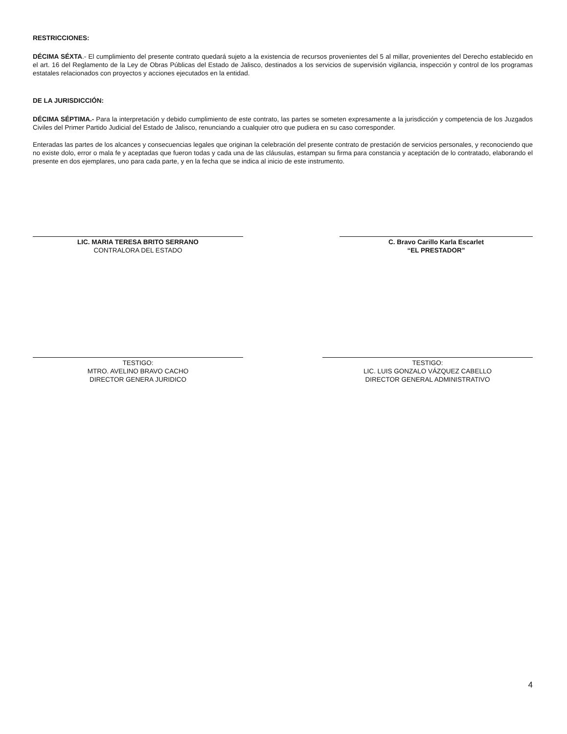RESTRICCIONES:
DÉCIMA SÉXTA.- El cumplimiento del presente contrato quedará sujeto a la existencia de recursos provenientes del 5 al millar, provenientes del Derecho establecido en el art. 16 del Reglamento de la Ley de Obras Públicas del Estado de Jalisco, destinados a los servicios de supervisión vigilancia, inspección y control de los programas estatales relacionados con proyectos y acciones ejecutados en la entidad.
DE LA JURISDICCIÓN:
DÉCIMA SÉPTIMA.- Para la interpretación y debido cumplimiento de este contrato, las partes se someten expresamente a la jurisdicción y competencia de los Juzgados Civiles del Primer Partido Judicial del Estado de Jalisco, renunciando a cualquier otro que pudiera en su caso corresponder.
Enteradas las partes de los alcances y consecuencias legales que originan la celebración del presente contrato de prestación de servicios personales, y reconociendo que no existe dolo, error o mala fe y aceptadas que fueron todas y cada una de las cláusulas, estampan su firma para constancia y aceptación de lo contratado, elaborando el presente en dos ejemplares, uno para cada parte, y en la fecha que se indica al inicio de este instrumento.
LIC. MARIA TERESA BRITO SERRANO
CONTRALORA DEL ESTADO
C. Bravo Carillo Karla Escarlet
“EL PRESTADOR”
TESTIGO:
MTRO. AVELINO BRAVO CACHO
DIRECTOR GENERA JURIDICO
TESTIGO:
LIC. LUIS GONZALO VÁZQUEZ CABELLO
DIRECTOR GENERAL ADMINISTRATIVO
4